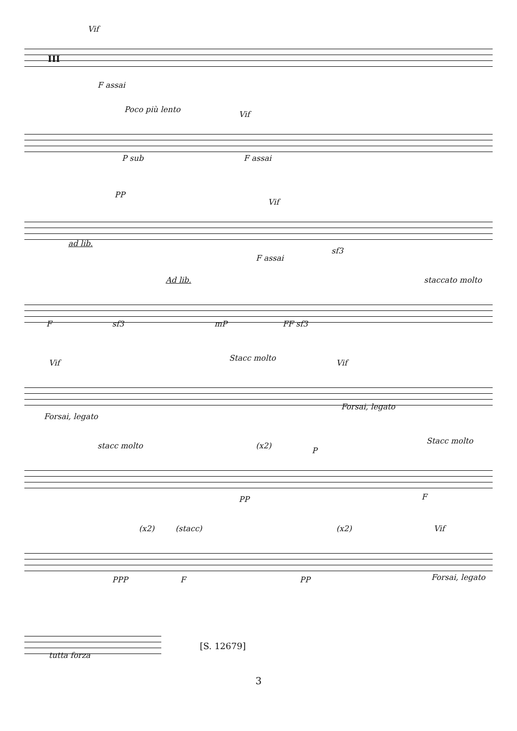III
Vif
F assai
Poco più lento
Vif
P sub F assai
PP
Vif
ad lib.
F assai
sf3
Ad lib. staccato molto
F sf3 mP FF sf3
Vif
Stacc molto
Vif
Forsai, legato
Forsai, legato
stacc molto (x2)
P
Stacc molto
PP F
(x2) (stacc) (x2) Vif
PPP F PP Forsai, legato
[S. 12679]
tutta forza
3